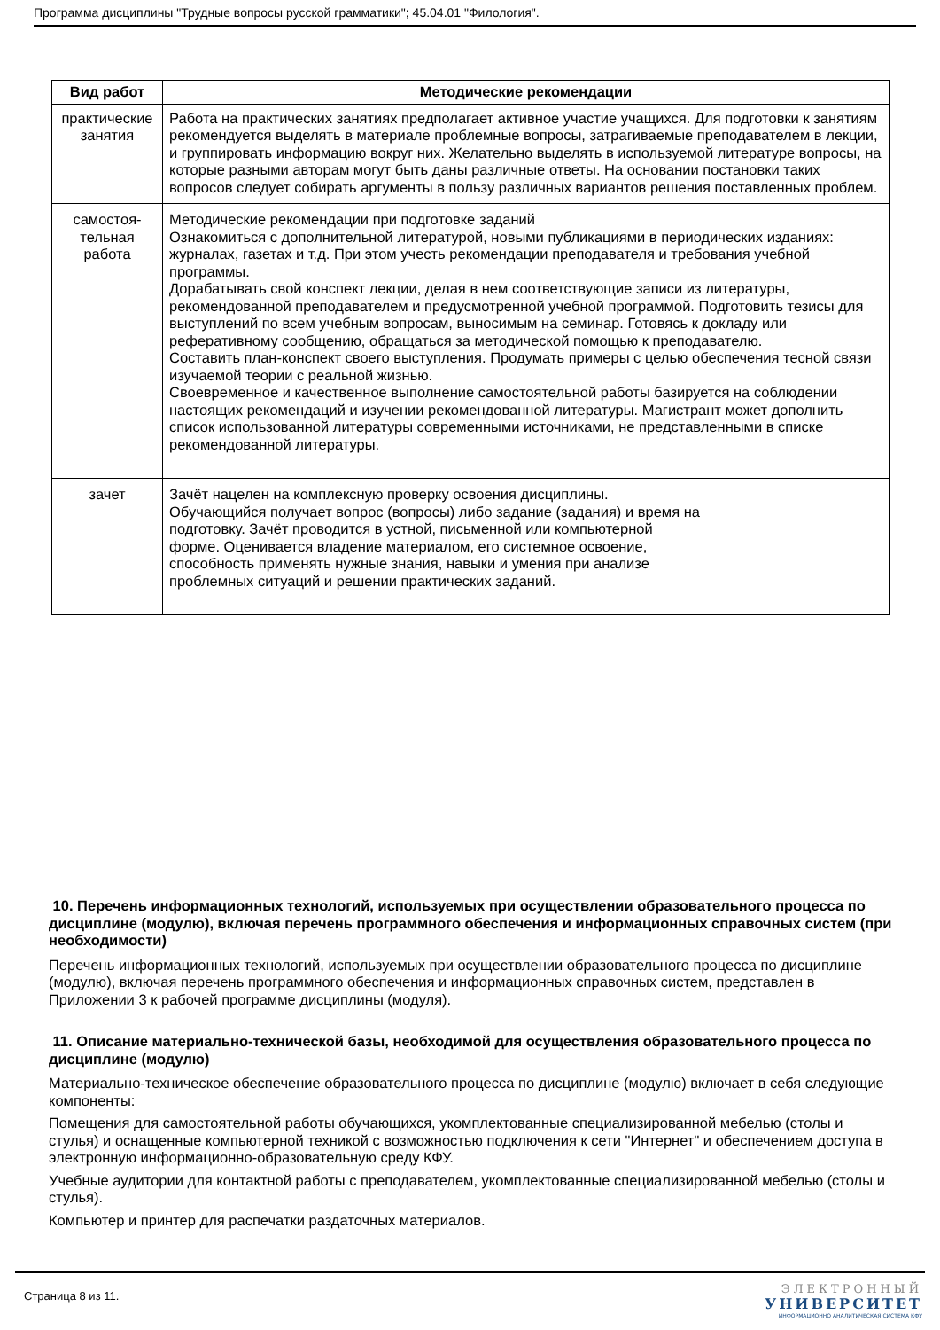Программа дисциплины "Трудные вопросы русской грамматики"; 45.04.01 "Филология".
| Вид работ | Методические рекомендации |
| --- | --- |
| практические занятия | Работа на практических занятиях предполагает активное участие учащихся. Для подготовки к занятиям рекомендуется выделять в материале проблемные вопросы, затрагиваемые преподавателем в лекции, и группировать информацию вокруг них. Желательно выделять в используемой литературе вопросы, на которые разными авторам могут быть даны различные ответы. На основании постановки таких вопросов следует собирать аргументы в пользу различных вариантов решения поставленных проблем. |
| самостоя- тельная работа | Методические рекомендации при подготовке заданий Ознакомиться с дополнительной литературой, новыми публикациями в периодических изданиях: журналах, газетах и т.д. При этом учесть рекомендации преподавателя и требования учебной программы. Дорабатывать свой конспект лекции, делая в нем соответствующие записи из литературы, рекомендованной преподавателем и предусмотренной учебной программой. Подготовить тезисы для выступлений по всем учебным вопросам, выносимым на семинар. Готовясь к докладу или реферативному сообщению, обращаться за методической помощью к преподавателю. Составить план-конспект своего выступления. Продумать примеры с целью обеспечения тесной связи изучаемой теории с реальной жизнью. Своевременное и качественное выполнение самостоятельной работы базируется на соблюдении настоящих рекомендаций и изучении рекомендованной литературы. Магистрант может дополнить список использованной литературы современными источниками, не представленными в списке рекомендованной литературы. |
| зачет | Зачёт нацелен на комплексную проверку освоения дисциплины. Обучающийся получает вопрос (вопросы) либо задание (задания) и время на подготовку. Зачёт проводится в устной, письменной или компьютерной форме. Оценивается владение материалом, его системное освоение, способность применять нужные знания, навыки и умения при анализе проблемных ситуаций и решении практических заданий. |
10. Перечень информационных технологий, используемых при осуществлении образовательного процесса по дисциплине (модулю), включая перечень программного обеспечения и информационных справочных систем (при необходимости)
Перечень информационных технологий, используемых при осуществлении образовательного процесса по дисциплине (модулю), включая перечень программного обеспечения и информационных справочных систем, представлен в Приложении 3 к рабочей программе дисциплины (модуля).
11. Описание материально-технической базы, необходимой для осуществления образовательного процесса по дисциплине (модулю)
Материально-техническое обеспечение образовательного процесса по дисциплине (модулю) включает в себя следующие компоненты:
Помещения для самостоятельной работы обучающихся, укомплектованные специализированной мебелью (столы и стулья) и оснащенные компьютерной техникой с возможностью подключения к сети "Интернет" и обеспечением доступа в электронную информационно-образовательную среду КФУ.
Учебные аудитории для контактной работы с преподавателем, укомплектованные специализированной мебелью (столы и стулья).
Компьютер и принтер для распечатки раздаточных материалов.
Страница 8 из 11.
ЭЛЕКТРОННЫЙ
УНИВЕРСИТЕТ
ИНФОРМАЦИОННО АНАЛИТИЧЕСКАЯ СИСТЕМА КФУ